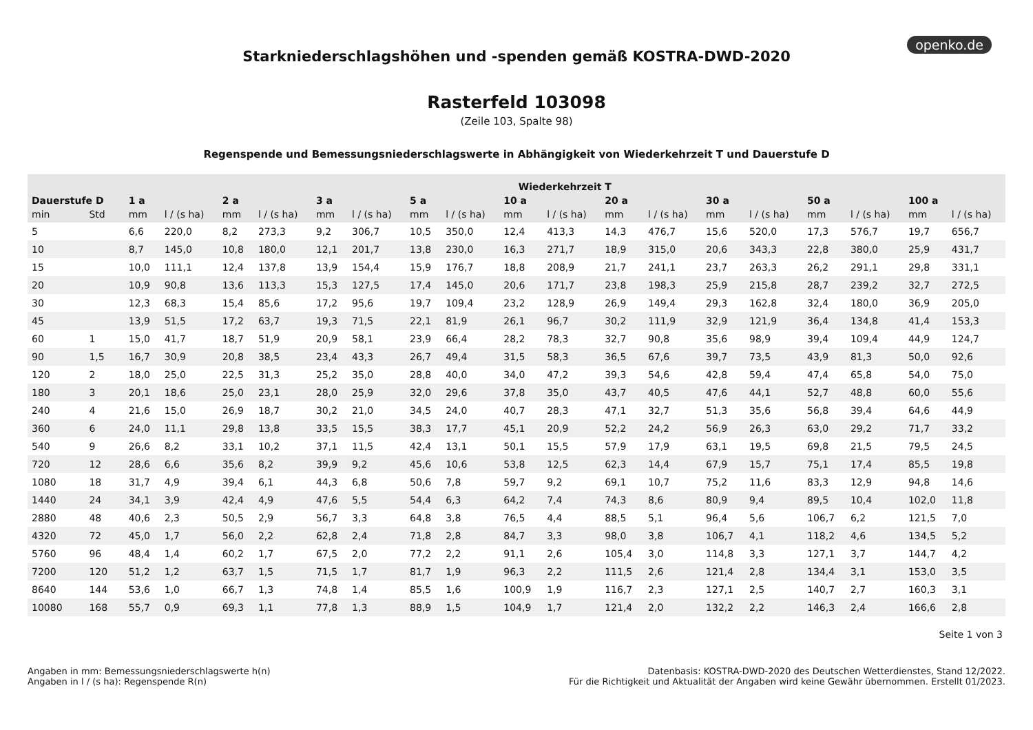openko.de
Starkniederschlagshöhen und -spenden gemäß KOSTRA-DWD-2020
Rasterfeld 103098
(Zeile 103, Spalte 98)
Regenspende und Bemessungsniederschlagswerte in Abhängigkeit von Wiederkehrzeit T und Dauerstufe D
| | | Wiederkehrzeit T | | | | | | | | | | | | | | | | | |
| --- | --- | --- | --- | --- | --- | --- | --- | --- | --- | --- | --- | --- | --- | --- | --- | --- | --- | --- | --- |
| Dauerstufe D | | 1 a | | 2 a | | 3 a | | 5 a | | 10 a | | 20 a | | 30 a | | 50 a | | 100 a | |
| min | Std | mm | l / (s ha) | mm | l / (s ha) | mm | l / (s ha) | mm | l / (s ha) | mm | l / (s ha) | mm | l / (s ha) | mm | l / (s ha) | mm | l / (s ha) | mm | l / (s ha) |
| 5 | | 6,6 | 220,0 | 8,2 | 273,3 | 9,2 | 306,7 | 10,5 | 350,0 | 12,4 | 413,3 | 14,3 | 476,7 | 15,6 | 520,0 | 17,3 | 576,7 | 19,7 | 656,7 |
| 10 | | 8,7 | 145,0 | 10,8 | 180,0 | 12,1 | 201,7 | 13,8 | 230,0 | 16,3 | 271,7 | 18,9 | 315,0 | 20,6 | 343,3 | 22,8 | 380,0 | 25,9 | 431,7 |
| 15 | | 10,0 | 111,1 | 12,4 | 137,8 | 13,9 | 154,4 | 15,9 | 176,7 | 18,8 | 208,9 | 21,7 | 241,1 | 23,7 | 263,3 | 26,2 | 291,1 | 29,8 | 331,1 |
| 20 | | 10,9 | 90,8 | 13,6 | 113,3 | 15,3 | 127,5 | 17,4 | 145,0 | 20,6 | 171,7 | 23,8 | 198,3 | 25,9 | 215,8 | 28,7 | 239,2 | 32,7 | 272,5 |
| 30 | | 12,3 | 68,3 | 15,4 | 85,6 | 17,2 | 95,6 | 19,7 | 109,4 | 23,2 | 128,9 | 26,9 | 149,4 | 29,3 | 162,8 | 32,4 | 180,0 | 36,9 | 205,0 |
| 45 | | 13,9 | 51,5 | 17,2 | 63,7 | 19,3 | 71,5 | 22,1 | 81,9 | 26,1 | 96,7 | 30,2 | 111,9 | 32,9 | 121,9 | 36,4 | 134,8 | 41,4 | 153,3 |
| 60 | 1 | 15,0 | 41,7 | 18,7 | 51,9 | 20,9 | 58,1 | 23,9 | 66,4 | 28,2 | 78,3 | 32,7 | 90,8 | 35,6 | 98,9 | 39,4 | 109,4 | 44,9 | 124,7 |
| 90 | 1,5 | 16,7 | 30,9 | 20,8 | 38,5 | 23,4 | 43,3 | 26,7 | 49,4 | 31,5 | 58,3 | 36,5 | 67,6 | 39,7 | 73,5 | 43,9 | 81,3 | 50,0 | 92,6 |
| 120 | 2 | 18,0 | 25,0 | 22,5 | 31,3 | 25,2 | 35,0 | 28,8 | 40,0 | 34,0 | 47,2 | 39,3 | 54,6 | 42,8 | 59,4 | 47,4 | 65,8 | 54,0 | 75,0 |
| 180 | 3 | 20,1 | 18,6 | 25,0 | 23,1 | 28,0 | 25,9 | 32,0 | 29,6 | 37,8 | 35,0 | 43,7 | 40,5 | 47,6 | 44,1 | 52,7 | 48,8 | 60,0 | 55,6 |
| 240 | 4 | 21,6 | 15,0 | 26,9 | 18,7 | 30,2 | 21,0 | 34,5 | 24,0 | 40,7 | 28,3 | 47,1 | 32,7 | 51,3 | 35,6 | 56,8 | 39,4 | 64,6 | 44,9 |
| 360 | 6 | 24,0 | 11,1 | 29,8 | 13,8 | 33,5 | 15,5 | 38,3 | 17,7 | 45,1 | 20,9 | 52,2 | 24,2 | 56,9 | 26,3 | 63,0 | 29,2 | 71,7 | 33,2 |
| 540 | 9 | 26,6 | 8,2 | 33,1 | 10,2 | 37,1 | 11,5 | 42,4 | 13,1 | 50,1 | 15,5 | 57,9 | 17,9 | 63,1 | 19,5 | 69,8 | 21,5 | 79,5 | 24,5 |
| 720 | 12 | 28,6 | 6,6 | 35,6 | 8,2 | 39,9 | 9,2 | 45,6 | 10,6 | 53,8 | 12,5 | 62,3 | 14,4 | 67,9 | 15,7 | 75,1 | 17,4 | 85,5 | 19,8 |
| 1080 | 18 | 31,7 | 4,9 | 39,4 | 6,1 | 44,3 | 6,8 | 50,6 | 7,8 | 59,7 | 9,2 | 69,1 | 10,7 | 75,2 | 11,6 | 83,3 | 12,9 | 94,8 | 14,6 |
| 1440 | 24 | 34,1 | 3,9 | 42,4 | 4,9 | 47,6 | 5,5 | 54,4 | 6,3 | 64,2 | 7,4 | 74,3 | 8,6 | 80,9 | 9,4 | 89,5 | 10,4 | 102,0 | 11,8 |
| 2880 | 48 | 40,6 | 2,3 | 50,5 | 2,9 | 56,7 | 3,3 | 64,8 | 3,8 | 76,5 | 4,4 | 88,5 | 5,1 | 96,4 | 5,6 | 106,7 | 6,2 | 121,5 | 7,0 |
| 4320 | 72 | 45,0 | 1,7 | 56,0 | 2,2 | 62,8 | 2,4 | 71,8 | 2,8 | 84,7 | 3,3 | 98,0 | 3,8 | 106,7 | 4,1 | 118,2 | 4,6 | 134,5 | 5,2 |
| 5760 | 96 | 48,4 | 1,4 | 60,2 | 1,7 | 67,5 | 2,0 | 77,2 | 2,2 | 91,1 | 2,6 | 105,4 | 3,0 | 114,8 | 3,3 | 127,1 | 3,7 | 144,7 | 4,2 |
| 7200 | 120 | 51,2 | 1,2 | 63,7 | 1,5 | 71,5 | 1,7 | 81,7 | 1,9 | 96,3 | 2,2 | 111,5 | 2,6 | 121,4 | 2,8 | 134,4 | 3,1 | 153,0 | 3,5 |
| 8640 | 144 | 53,6 | 1,0 | 66,7 | 1,3 | 74,8 | 1,4 | 85,5 | 1,6 | 100,9 | 1,9 | 116,7 | 2,3 | 127,1 | 2,5 | 140,7 | 2,7 | 160,3 | 3,1 |
| 10080 | 168 | 55,7 | 0,9 | 69,3 | 1,1 | 77,8 | 1,3 | 88,9 | 1,5 | 104,9 | 1,7 | 121,4 | 2,0 | 132,2 | 2,2 | 146,3 | 2,4 | 166,6 | 2,8 |
Seite 1 von 3
Angaben in mm: Bemessungsniederschlagswerte h(n)
Angaben in l / (s ha): Regenspende R(n)
Datenbasis: KOSTRA-DWD-2020 des Deutschen Wetterdienstes, Stand 12/2022.
Für die Richtigkeit und Aktualität der Angaben wird keine Gewähr übernommen. Erstellt 01/2023.